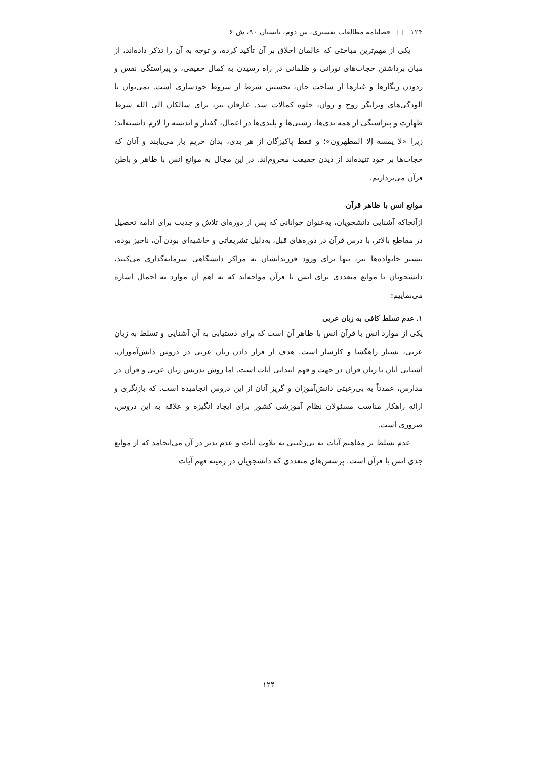۱۲۴ □ فصلنامه مطالعات تفسیری، س دوم، تابستان ۹۰، ش ۶
یکی از مهم‌ترین مباحثی که عالمان اخلاق بر آن تأکید کرده، و توجه به آن را تذکر داده‌اند، از میان برداشتن حجاب‌های نورانی و ظلمانی در راه رسیدن به کمال حقیقی، و پیراستگی نفس و زدودن زنگارها و غبارها از ساحت جان، نخستین شرط از شروط خودسازی است. نمی‌توان با آلودگی‌های ویرانگر روح و روان، جلوه کمالات شد. عارفان نیز، برای سالکان الی الله شرط طهارت و پیراستگی از همه بدی‌ها، زشتی‌ها و پلیدی‌ها در اعمال، گفتار و اندیشه را لازم دانسته‌اند؛ زیرا «لا یمسه إلا المطهرون»؛ و فقط پاکیزگان از هر بدی، بدان حریم بار می‌یابند و آنان که حجاب‌ها بر خود تنیده‌اند از دیدن حقیقت محروم‌اند. در این مجال به موانع انس با ظاهر و باطن قرآن می‌پردازیم.
موانع انس با ظاهر قرآن
ازآنجاکه آشنایی دانشجویان، به‌عنوان جوانانی که پس از دوره‌ای تلاش و جدیت برای ادامه تحصیل در مقاطع بالاتر، با درس قرآن در دوره‌های قبل، به‌دلیل تشریفاتی و حاشیه‌ای بودن آن، ناچیز بوده، بیشتر خانواده‌ها نیز، تنها برای ورود فرزندانشان به مراکز دانشگاهی سرمایه‌گذاری می‌کنند، دانشجویان با موانع متعددی برای انس با قرآن مواجه‌اند که به اهم آن موارد به اجمال اشاره می‌نماییم:
۱. عدم تسلط کافی به زبان عربی
یکی از موارد انس با قرآن انس با ظاهر آن است که برای دستیابی به آن آشنایی و تسلط به زبان عربی، بسیار راهگشا و کارساز است. هدف از قرار دادن زبان عربی در دروس دانش‌آموزان، آشنایی آنان با زبان قرآن در جهت و فهم ابتدایی آیات است. اما روش تدریس زبان عربی و قرآن در مدارس، عمدتاً به بی‌رغبتی دانش‌آموزان و گریز آنان از این دروس انجامیده است. که بازنگری و ارائه راهکار مناسب مسئولان نظام آموزشی کشور برای ایجاد انگیزه و علاقه به این دروس، ضروری است.
عدم تسلط بر مفاهیم آیات به بی‌رغبتی به تلاوت آیات و عدم تدبر در آن می‌انجامد که از موانع جدی انس با قرآن است. پرسش‌های متعددی که دانشجویان در زمینه فهم آیات
۱۲۴